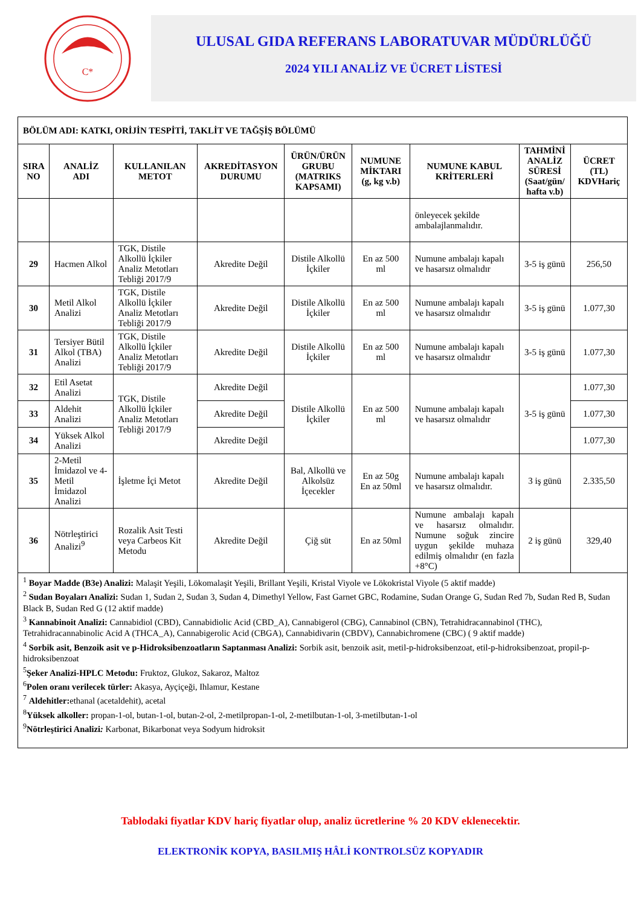C*
ULUSAL GIDA REFERANS LABORATUVAR MÜDÜRLÜĞÜ
2024 YILI ANALİZ VE ÜCRET LİSTESİ
| BÖLÜM ADI: KATKI, ORİJİN TESPİTİ, TAKLİT VE TAĞŞİŞ BÖLÜMÜ | | | | | | | | |
| SIRA NO | ANALİZ ADI | KULLANILAN METOT | AKREDİTASYON DURUMU | ÜRÜN/ÜRÜN GRUBU (MATRIKS KAPSAMI) | NUMUNE MİKTARI (g, kg v.b) | NUMUNE KABUL KRİTERLERİ | TAHMİNİ ANALİZ SÜRESİ (Saat/gün/ hafta v.b) | ÜCRET (TL) KDVHariç |
| | | | | | | önleyecek şekilde ambalajlanmalıdır. | | |
| 29 | Hacmen Alkol | TGK, Distile Alkollü İçkiler Analiz Metotları Tebliği 2017/9 | Akredite Değil | Distile Alkollü İçkiler | En az 500 ml | Numune ambalajı kapalı ve hasarsız olmalıdır | 3-5 iş günü | 256,50 |
| 30 | Metil Alkol Analizi | TGK, Distile Alkollü İçkiler Analiz Metotları Tebliği 2017/9 | Akredite Değil | Distile Alkollü İçkiler | En az 500 ml | Numune ambalajı kapalı ve hasarsız olmalıdır | 3-5 iş günü | 1.077,30 |
| 31 | Tersiyer Bütil Alkol (TBA) Analizi | TGK, Distile Alkollü İçkiler Analiz Metotları Tebliği 2017/9 | Akredite Değil | Distile Alkollü İçkiler | En az 500 ml | Numune ambalajı kapalı ve hasarsız olmalıdır | 3-5 iş günü | 1.077,30 |
| 32 | Etil Asetat Analizi | TGK, Distile Alkollü İçkiler Analiz Metotları Tebliği 2017/9 | Akredite Değil | Distile Alkollü İçkiler | En az 500 ml | Numune ambalajı kapalı ve hasarsız olmalıdır | 3-5 iş günü | 1.077,30 |
| 33 | Aldehit Analizi | | Akredite Değil | | | | | 1.077,30 |
| 34 | Yüksek Alkol Analizi | | Akredite Değil | | | | | 1.077,30 |
| 35 | 2-Metil İmidazol ve 4-Metil İmidazol Analizi | İşletme İçi Metot | Akredite Değil | Bal, Alkollü ve Alkolsüz İçecekler | En az 50g En az 50ml | Numune ambalajı kapalı ve hasarsız olmalıdır. | 3 iş günü | 2.335,50 |
| 36 | Nötrleştirici Analizi<sup>9</sup> | Rozalik Asit Testi veya Carbeos Kit Metodu | Akredite Değil | Çiğ süt | En az 50ml | Numune ambalajı kapalı ve hasarsız olmalıdır. Numune soğuk zincire uygun şekilde muhaza edilmiş olmalıdır (en fazla +8°C) | 2 iş günü | 329,40 |
| <sup>1</sup> Boyar Madde (B3e) Analizi: Malaşit Yeşili, Lökomalaşit Yeşili, Brillant Yeşili, Kristal Viyole ve Lökokristal Viyole (5 aktif madde) <sup>2</sup> Sudan Boyaları Analizi: Sudan 1, Sudan 2, Sudan 3, Sudan 4, Dimethyl Yellow, Fast Garnet GBC, Rodamine, Sudan Orange G, Sudan Red 7b, Sudan Red B, Sudan Black B, Sudan Red G (12 aktif madde) <sup>3</sup> Kannabinoit Analizi: Cannabidiol (CBD), Cannabidiolic Acid (CBD_A), Cannabigerol (CBG), Cannabinol (CBN), Tetrahidracannabinol (THC), Tetrahidracannabinolic Acid A (THCA_A), Cannabigerolic Acid (CBGA), Cannabidivarin (CBDV), Cannabichromene (CBC) ( 9 aktif madde) <sup>4</sup> Sorbik asit, Benzoik asit ve p-Hidroksibenzoatların Saptanması Analizi: Sorbik asit, benzoik asit, metil-p-hidroksibenzoat, etil-p-hidroksibenzoat, propil-p-hidroksibenzoat <sup>5</sup> Şeker Analizi-HPLC Metodu: Fruktoz, Glukoz, Sakaroz, Maltoz <sup>6</sup> Polen oranı verilecek türler: Akasya, Ayçiçeği, Ihlamur, Kestane <sup>7</sup> Aldehitler: ethanal (acetaldehit), acetal <sup>8</sup> Yüksek alkoller: propan-1-ol, butan-1-ol, butan-2-ol, 2-metilpropan-1-ol, 2-metilbutan-1-ol, 3-metilbutan-1-ol <sup>9</sup> Nötrleştirici Analizi : Karbonat, Bikarbonat veya Sodyum hidroksit | | | | | | | | |
Tablodaki fiyatlar KDV hariç fiyatlar olup, analiz ücretlerine % 20 KDV eklenecektir.
ELEKTRONİK KOPYA, BASILMIŞ HÂLİ KONTROLSÜZ KOPYADIR